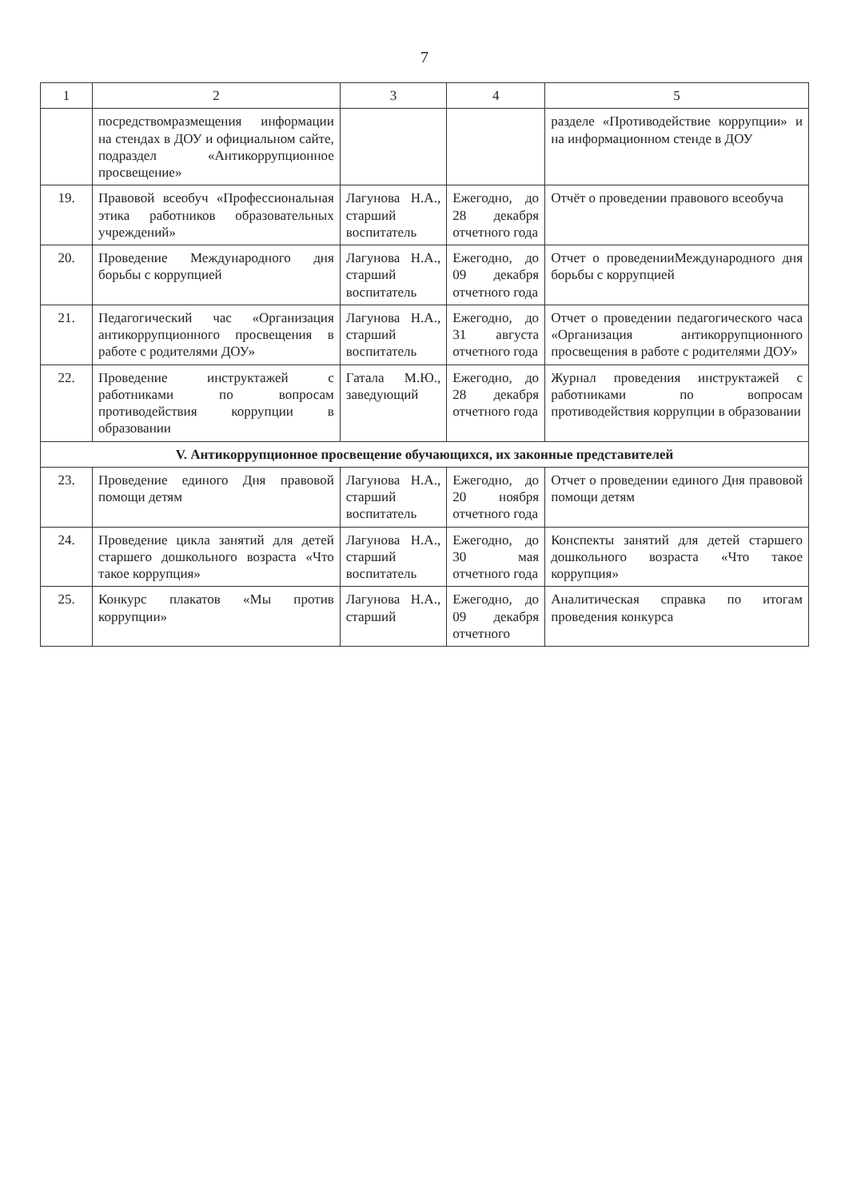7
| 1 | 2 | 3 | 4 | 5 |
| --- | --- | --- | --- | --- |
| | посредствомразмещения информации на стендах в ДОУ и официальном сайте, подраздел «Антикоррупционное просвещение» | | | разделе «Противодействие коррупции» и на информационном стенде в ДОУ |
| 19. | Правовой всеобуч «Профессиональная этика работников образовательных учреждений» | Лагунова Н.А., старший воспитатель | Ежегодно, до 28 декабря отчетного года | Отчёт о проведении правового всеобуча |
| 20. | Проведение Международного дня борьбы с коррупцией | Лагунова Н.А., старший воспитатель | Ежегодно, до 09 декабря отчетного года | Отчет о проведенииМеждународного дня борьбы с коррупцией |
| 21. | Педагогический час «Организация антикоррупционного просвещения в работе с родителями ДОУ» | Лагунова Н.А., старший воспитатель | Ежегодно, до 31 августа отчетного года | Отчет о проведении педагогического часа «Организация антикоррупционного просвещения в работе с родителями ДОУ» |
| 22. | Проведение инструктажей с работниками по вопросам противодействия коррупции в образовании | Гатала М.Ю., заведующий | Ежегодно, до 28 декабря отчетного года | Журнал проведения инструктажей с работниками по вопросам противодействия коррупции в образовании |
| V. Антикоррупционное просвещение обучающихся, их законные представителей | | | | |
| 23. | Проведение единого Дня правовой помощи детям | Лагунова Н.А., старший воспитатель | Ежегодно, до 20 ноября отчетного года | Отчет о проведении единого Дня правовой помощи детям |
| 24. | Проведение цикла занятий для детей старшего дошкольного возраста «Что такое коррупция» | Лагунова Н.А., старший воспитатель | Ежегодно, до 30 мая отчетного года | Конспекты занятий для детей старшего дошкольного возраста «Что такое коррупция» |
| 25. | Конкурс плакатов «Мы против коррупции» | Лагунова Н.А., старший | Ежегодно, до 09 декабря отчетного | Аналитическая справка по итогам проведения конкурса |